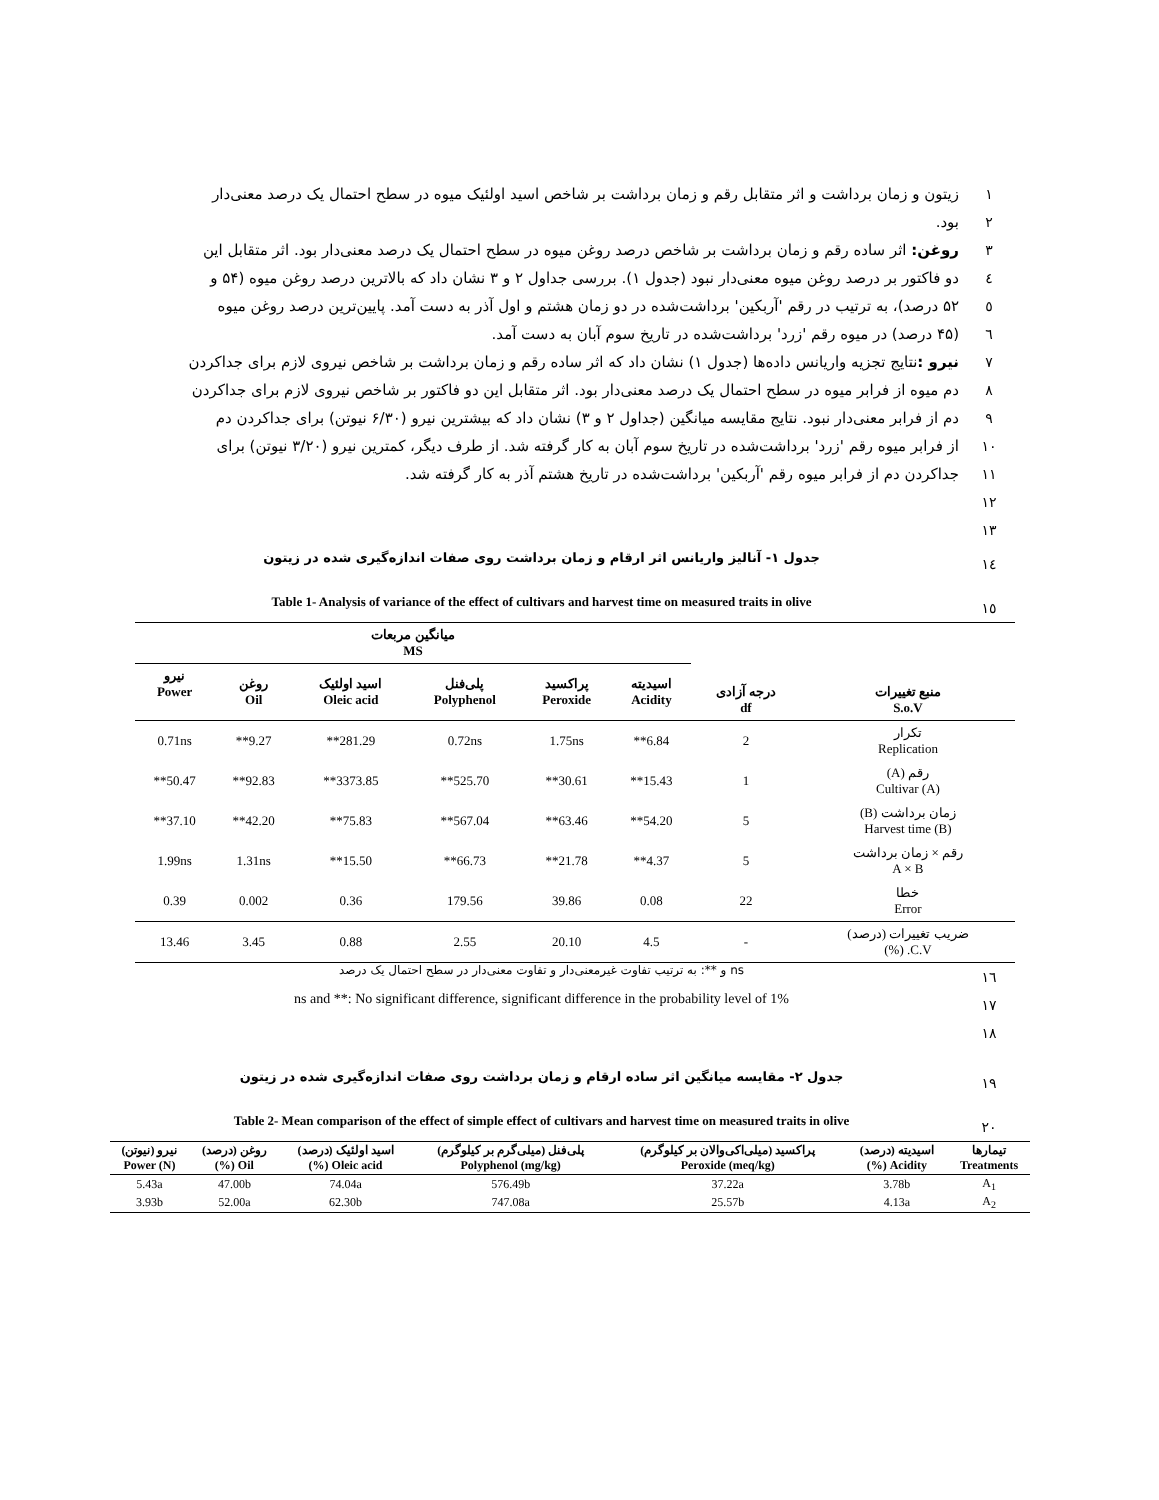۱ زیتون و زمان برداشت و اثر متقابل رقم و زمان برداشت بر شاخص اسید اولئیک میوه در سطح احتمال یک درصد معنی‌دار
۲ بود.
۳ روغن: اثر ساده رقم و زمان برداشت بر شاخص درصد روغن میوه در سطح احتمال یک درصد معنی‌دار بود. اثر متقابل این
٤ دو فاکتور بر درصد روغن میوه معنی‌دار نبود (جدول ۱). بررسی جداول ۲ و ۳ نشان داد که بالاترین درصد روغن میوه (۵۴ و
٥ ۵۲ درصد)، به ترتیب در رقم 'آربکین' برداشت‌شده در دو زمان هشتم و اول آذر به دست آمد. پایین‌ترین درصد روغن میوه
٦ (۴۵ درصد) در میوه رقم 'زرد' برداشت‌شده در تاریخ سوم آبان به دست آمد.
۷ نیرو : نتایج تجزیه واریانس داده‌ها (جدول ۱) نشان داد که اثر ساده رقم و زمان برداشت بر شاخص نیروی لازم برای جداکردن
۸ دم میوه از فرابر میوه در سطح احتمال یک درصد معنی‌دار بود. اثر متقابل این دو فاکتور بر شاخص نیروی لازم برای جداکردن
۹ دم از فرابر معنی‌دار نبود. نتایج مقایسه میانگین (جداول ۲ و ۳) نشان داد که بیشترین نیرو (۶/۳۰ نیوتن) برای جداکردن دم
۱۰ از فرابر میوه رقم 'زرد' برداشت‌شده در تاریخ سوم آبان به کار گرفته شد. از طرف دیگر، کمترین نیرو (۳/۲۰ نیوتن) برای
۱۱ جداکردن دم از فرابر میوه رقم 'آربکین' برداشت‌شده در تاریخ هشتم آذر به کار گرفته شد.
۱۲
۱۳
١٤
جدول ۱- آنالیز واریانس اثر ارقام و زمان برداشت روی صفات اندازه‌گیری شده در زیتون
١٥
Table 1- Analysis of variance of the effect of cultivars and harvest time on measured traits in olive
| منبع تغییرات S.o.V | درجه آزادی df | میانگین مربعات MS | | | | | |
| --- | --- | --- | --- | --- | --- | --- | --- |
| | | اسیدیته Acidity | پراکسید Peroxide | پلی‌فنل Polyphenol | اسید اولئیک Oleic acid | روغن Oil | نیرو Power |
| تکرار Replication | 2 | 6.84** | 1.75ns | 0.72ns | 281.29** | 9.27** | 0.71ns |
| رقم (A) Cultivar (A) | 1 | 15.43** | 30.61** | 525.70** | 3373.85** | 92.83** | 50.47** |
| زمان برداشت (B) Harvest time (B) | 5 | 54.20** | 63.46** | 567.04** | 75.83** | 42.20** | 37.10** |
| رقم × زمان برداشت A × B | 5 | 4.37** | 21.78** | 66.73** | 15.50** | 1.31ns | 1.99ns |
| خطا Error | 22 | 0.08 | 39.86 | 179.56 | 0.36 | 0.002 | 0.39 |
| ضریب تغییرات (درصد) C.V. (%) | - | 4.5 | 20.10 | 2.55 | 0.88 | 3.45 | 13.46 |
١٦
ns و **: به ترتیب تفاوت غیرمعنی‌دار و تفاوت معنی‌دار در سطح احتمال یک درصد
۱۷
ns and **: No significant difference, significant difference in the probability level of 1%
۱۸
۱۹
جدول ۲- مقایسه میانگین اثر ساده ارقام و زمان برداشت روی صفات اندازه‌گیری شده در زیتون
۲۰
Table 2- Mean comparison of the effect of simple effect of cultivars and harvest time on measured traits in olive
| تیمارها Treatments | اسیدیته (درصد) Acidity (%) | پراکسید (میلی‌اکی‌والان بر کیلوگرم) Peroxide (meq/kg) | پلی‌فنل (میلی‌گرم بر کیلوگرم) Polyphenol (mg/kg) | اسید اولئیک (درصد) Oleic acid (%) | روغن (درصد) Oil (%) | نیرو (نیوتن) Power (N) |
| --- | --- | --- | --- | --- | --- | --- |
| A<sub>1</sub> | 3.78b | 37.22a | 576.49b | 74.04a | 47.00b | 5.43a |
| A<sub>2</sub> | 4.13a | 25.57b | 747.08a | 62.30b | 52.00a | 3.93b |